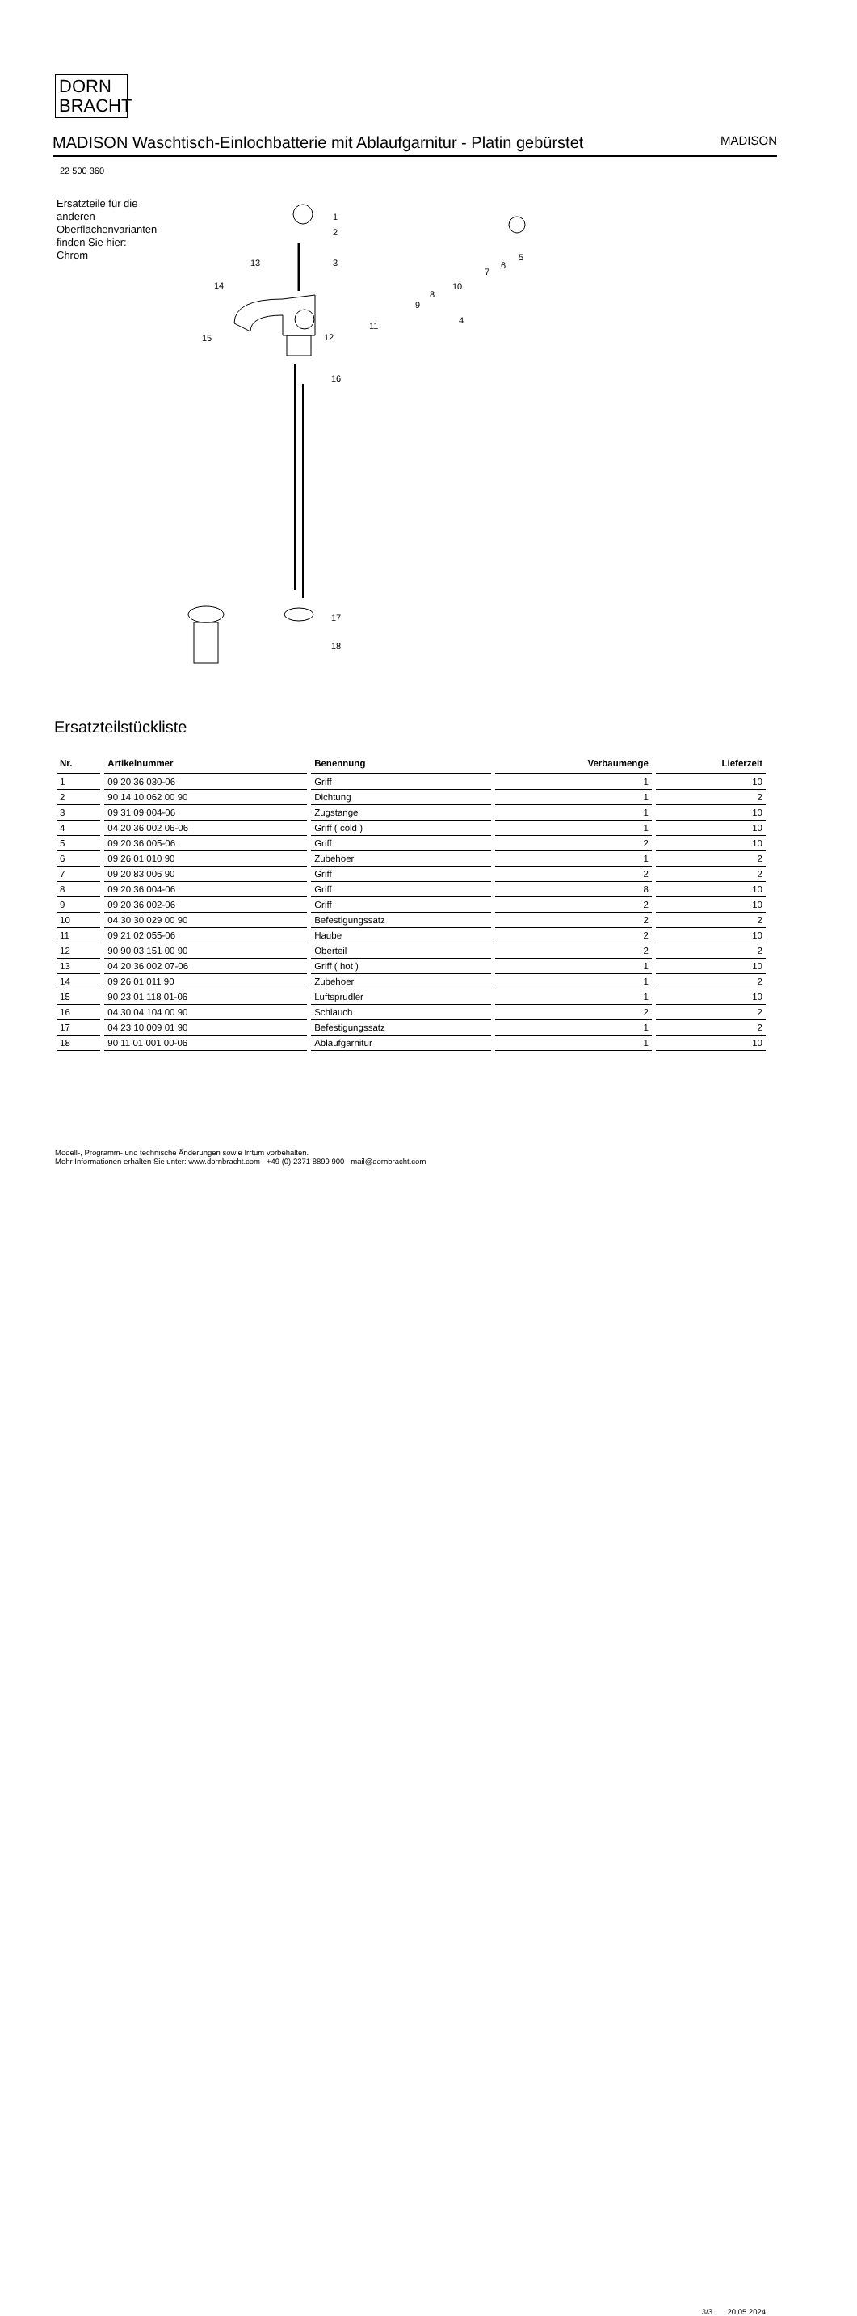DORN
BRACHT
MADISON Waschtisch-Einlochbatterie mit Ablaufgarnitur - Platin gebürstet
MADISON
22 500 360
Ersatzteile für die anderen Oberflächenvarianten finden Sie hier:
Chrom
1
2
3
16
13
14
15
12
11
4
9
8
10
7
6
5
17
18
Ersatzteilstückliste
| Nr. | Artikelnummer | Benennung | Verbaumenge | Lieferzeit |
| --- | --- | --- | --- | --- |
| 1 | 09 20 36 030-06 | Griff | 1 | 10 |
| 2 | 90 14 10 062 00 90 | Dichtung | 1 | 2 |
| 3 | 09 31 09 004-06 | Zugstange | 1 | 10 |
| 4 | 04 20 36 002 06-06 | Griff ( cold ) | 1 | 10 |
| 5 | 09 20 36 005-06 | Griff | 2 | 10 |
| 6 | 09 26 01 010 90 | Zubehoer | 1 | 2 |
| 7 | 09 20 83 006 90 | Griff | 2 | 2 |
| 8 | 09 20 36 004-06 | Griff | 8 | 10 |
| 9 | 09 20 36 002-06 | Griff | 2 | 10 |
| 10 | 04 30 30 029 00 90 | Befestigungssatz | 2 | 2 |
| 11 | 09 21 02 055-06 | Haube | 2 | 10 |
| 12 | 90 90 03 151 00 90 | Oberteil | 2 | 2 |
| 13 | 04 20 36 002 07-06 | Griff ( hot ) | 1 | 10 |
| 14 | 09 26 01 011 90 | Zubehoer | 1 | 2 |
| 15 | 90 23 01 118 01-06 | Luftsprudler | 1 | 10 |
| 16 | 04 30 04 104 00 90 | Schlauch | 2 | 2 |
| 17 | 04 23 10 009 01 90 | Befestigungssatz | 1 | 2 |
| 18 | 90 11 01 001 00-06 | Ablaufgarnitur | 1 | 10 |
Modell-, Programm- und technische Änderungen sowie Irrtum vorbehalten.
Mehr Informationen erhalten Sie unter: www.dornbracht.com +49 (0) 2371 8899 900 mail@dornbracht.com
3/3 20.05.2024